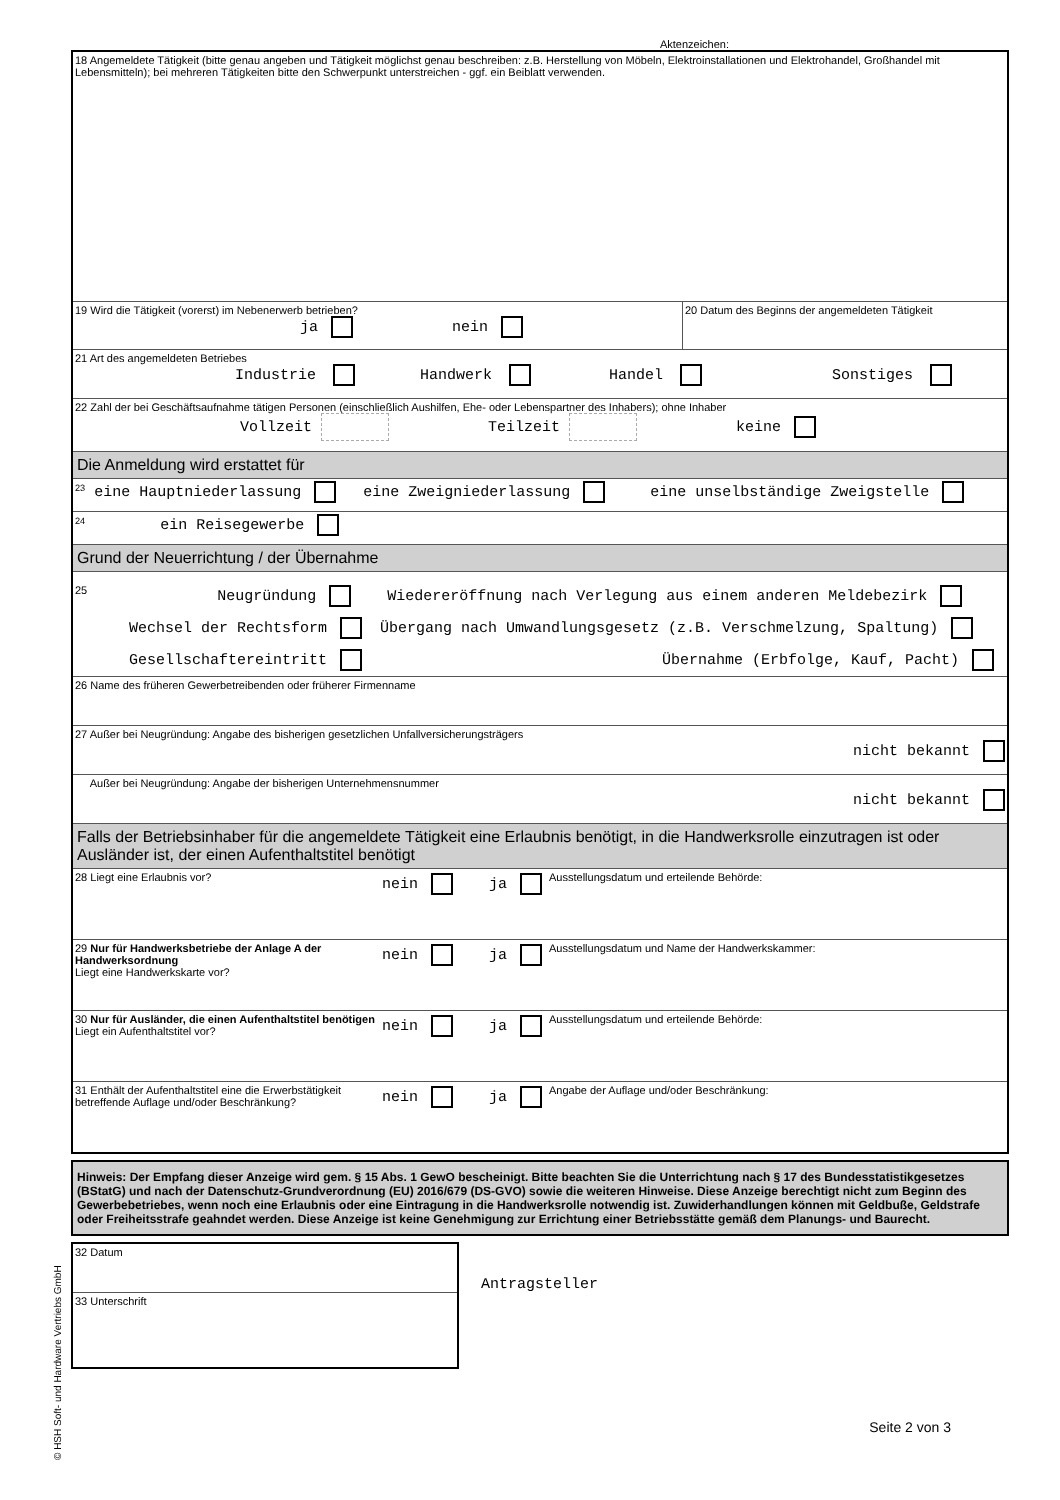Aktenzeichen:
18 Angemeldete Tätigkeit (bitte genau angeben und Tätigkeit möglichst genau beschreiben: z.B. Herstellung von Möbeln, Elektroinstallationen und Elektrohandel, Großhandel mit Lebensmitteln); bei mehreren Tätigkeiten bitte den Schwerpunkt unterstreichen - ggf. ein Beiblatt verwenden.
19 Wird die Tätigkeit (vorerst) im Nebenerwerb betrieben?
ja nein
20 Datum des Beginns der angemeldeten Tätigkeit
21 Art des angemeldeten Betriebes
Industrie Handwerk Handel Sonstiges
22 Zahl der bei Geschäftsaufnahme tätigen Personen (einschließlich Aushilfen, Ehe- oder Lebenspartner des Inhabers); ohne Inhaber
Vollzeit Teilzeit keine
Die Anmeldung wird erstattet für
<sup>23</sup> eine Hauptniederlassung eine Zweigniederlassung eine unselbständige Zweigstelle
<sup>24</sup> ein Reisegewerbe
Grund der Neuerrichtung / der Übernahme
<sup>25</sup> Neugründung Wiedereröffnung nach Verlegung aus einem anderen Meldebezirk
Wechsel der Rechtsform Übergang nach Umwandlungsgesetz (z.B. Verschmelzung, Spaltung)
Gesellschaftereintritt Übernahme (Erbfolge, Kauf, Pacht)
26 Name des früheren Gewerbetreibenden oder früherer Firmenname
27 Außer bei Neugründung: Angabe des bisherigen gesetzlichen Unfallversicherungsträgers
nicht bekannt
Außer bei Neugründung: Angabe der bisherigen Unternehmensnummer
nicht bekannt
Falls der Betriebsinhaber für die angemeldete Tätigkeit eine Erlaubnis benötigt, in die Handwerksrolle einzutragen ist oder Ausländer ist, der einen Aufenthaltstitel benötigt
28 Liegt eine Erlaubnis vor?
nein ja
Ausstellungsdatum und erteilende Behörde:
29 Nur für Handwerksbetriebe der Anlage A der Handwerksordnung
Liegt eine Handwerkskarte vor?
nein ja
Ausstellungsdatum und Name der Handwerkskammer:
30 Nur für Ausländer, die einen Aufenthaltstitel benötigen
Liegt ein Aufenthaltstitel vor?
nein ja
Ausstellungsdatum und erteilende Behörde:
31 Enthält der Aufenthaltstitel eine die Erwerbstätigkeit betreffende Auflage und/oder Beschränkung?
nein ja
Angabe der Auflage und/oder Beschränkung:
Hinweis: Der Empfang dieser Anzeige wird gem. § 15 Abs. 1 GewO bescheinigt. Bitte beachten Sie die Unterrichtung nach § 17 des Bundesstatistikgesetzes (BStatG) und nach der Datenschutz-Grundverordnung (EU) 2016/679 (DS-GVO) sowie die weiteren Hinweise. Diese Anzeige berechtigt nicht zum Beginn des Gewerbebetriebes, wenn noch eine Erlaubnis oder eine Eintragung in die Handwerksrolle notwendig ist. Zuwiderhandlungen können mit Geldbuße, Geldstrafe oder Freiheitsstrafe geahndet werden. Diese Anzeige ist keine Genehmigung zur Errichtung einer Betriebsstätte gemäß dem Planungs- und Baurecht.
32 Datum
33 Unterschrift
Antragsteller
Seite 2 von 3
© HSH Soft- und Hardware Vertriebs GmbH